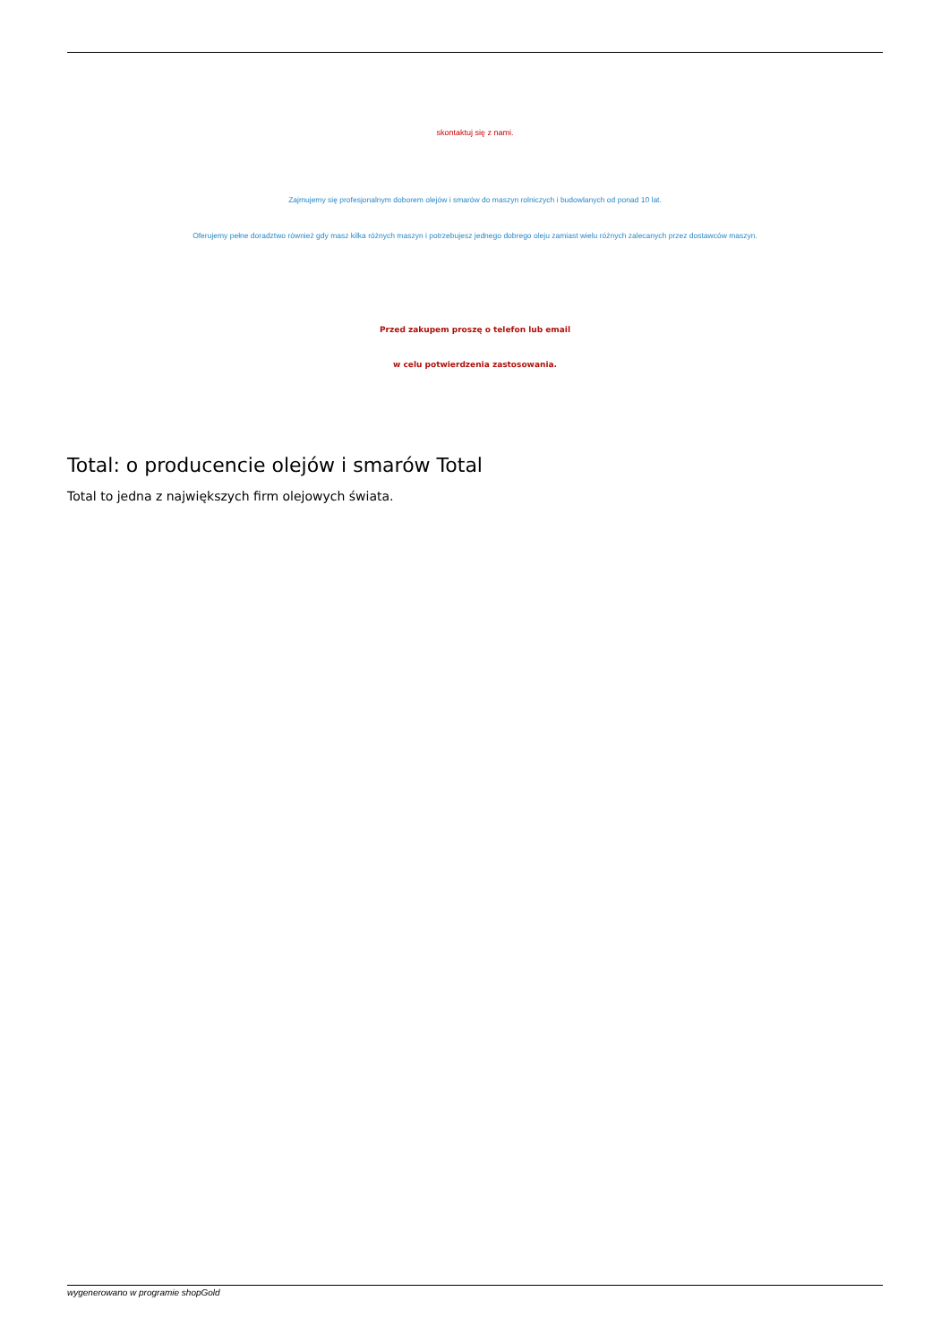skontaktuj się z nami.
Zajmujemy się profesjonalnym doborem olejów i smarów do maszyn rolniczych i budowlanych od ponad 10 lat.
Oferujemy pełne doradztwo również gdy masz kilka różnych maszyn i potrzebujesz jednego dobrego oleju zamiast wielu różnych zalecanych przez dostawców maszyn.
Przed zakupem proszę o telefon lub email
w celu potwierdzenia zastosowania.
Total: o producencie olejów i smarów Total
Total to jedna z największych firm olejowych świata.
wygenerowano w programie shopGold